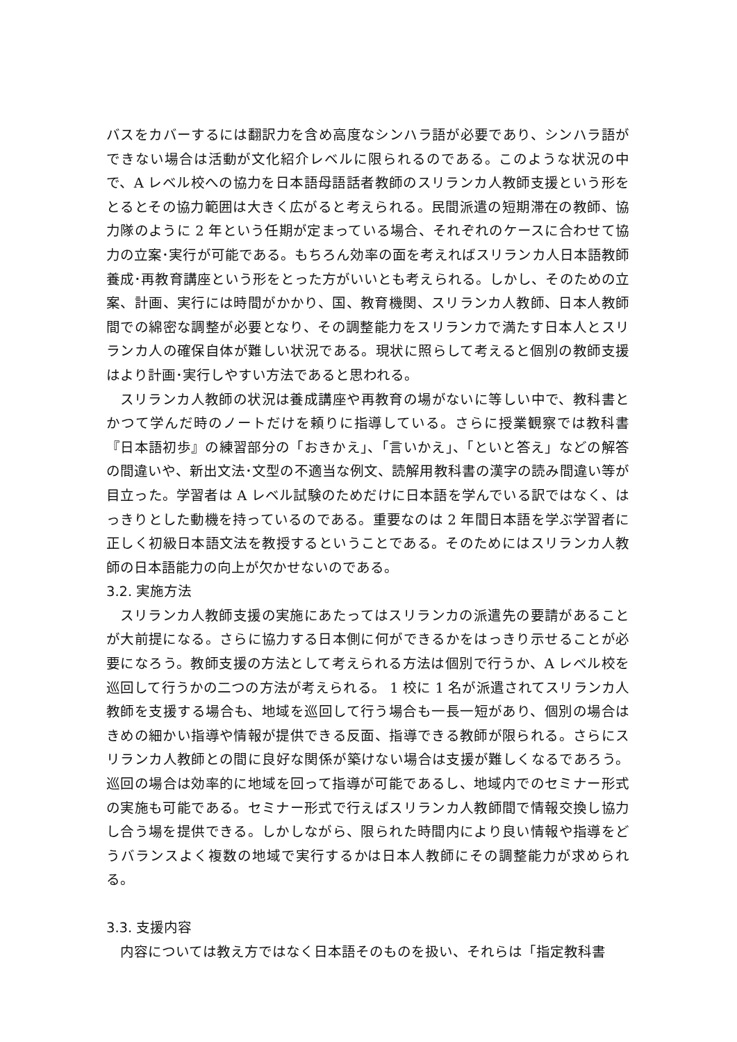バスをカバーするには翻訳力を含め高度なシンハラ語が必要であり、シンハラ語ができない場合は活動が文化紹介レベルに限られるのである。このような状況の中で、A レベル校への協力を日本語母語話者教師のスリランカ人教師支援という形をとるとその協力範囲は大きく広がると考えられる。民間派遣の短期滞在の教師、協力隊のように 2 年という任期が定まっている場合、それぞれのケースに合わせて協力の立案･実行が可能である。もちろん効率の面を考えればスリランカ人日本語教師養成･再教育講座という形をとった方がいいとも考えられる。しかし、そのための立案、計画、実行には時間がかかり、国、教育機関、スリランカ人教師、日本人教師間での綿密な調整が必要となり、その調整能力をスリランカで満たす日本人とスリランカ人の確保自体が難しい状況である。現状に照らして考えると個別の教師支援はより計画･実行しやすい方法であると思われる。
スリランカ人教師の状況は養成講座や再教育の場がないに等しい中で、教科書とかつて学んだ時のノートだけを頼りに指導している。さらに授業観察では教科書『日本語初歩』の練習部分の「おきかえ」、「言いかえ」、「といと答え」などの解答の間違いや、新出文法･文型の不適当な例文、読解用教科書の漢字の読み間違い等が目立った。学習者は A レベル試験のためだけに日本語を学んでいる訳ではなく、はっきりとした動機を持っているのである。重要なのは 2 年間日本語を学ぶ学習者に正しく初級日本語文法を教授するということである。そのためにはスリランカ人教師の日本語能力の向上が欠かせないのである。
3.2. 実施方法
スリランカ人教師支援の実施にあたってはスリランカの派遣先の要請があることが大前提になる。さらに協力する日本側に何ができるかをはっきり示せることが必要になろう。教師支援の方法として考えられる方法は個別で行うか、A レベル校を巡回して行うかの二つの方法が考えられる。 1 校に 1 名が派遣されてスリランカ人教師を支援する場合も、地域を巡回して行う場合も一長一短があり、個別の場合はきめの細かい指導や情報が提供できる反面、指導できる教師が限られる。さらにスリランカ人教師との間に良好な関係が築けない場合は支援が難しくなるであろう。巡回の場合は効率的に地域を回って指導が可能であるし、地域内でのセミナー形式の実施も可能である。セミナー形式で行えばスリランカ人教師間で情報交換し協力し合う場を提供できる。しかしながら、限られた時間内により良い情報や指導をどうバランスよく複数の地域で実行するかは日本人教師にその調整能力が求められる。
3.3. 支援内容
内容については教え方ではなく日本語そのものを扱い、それらは「指定教科書